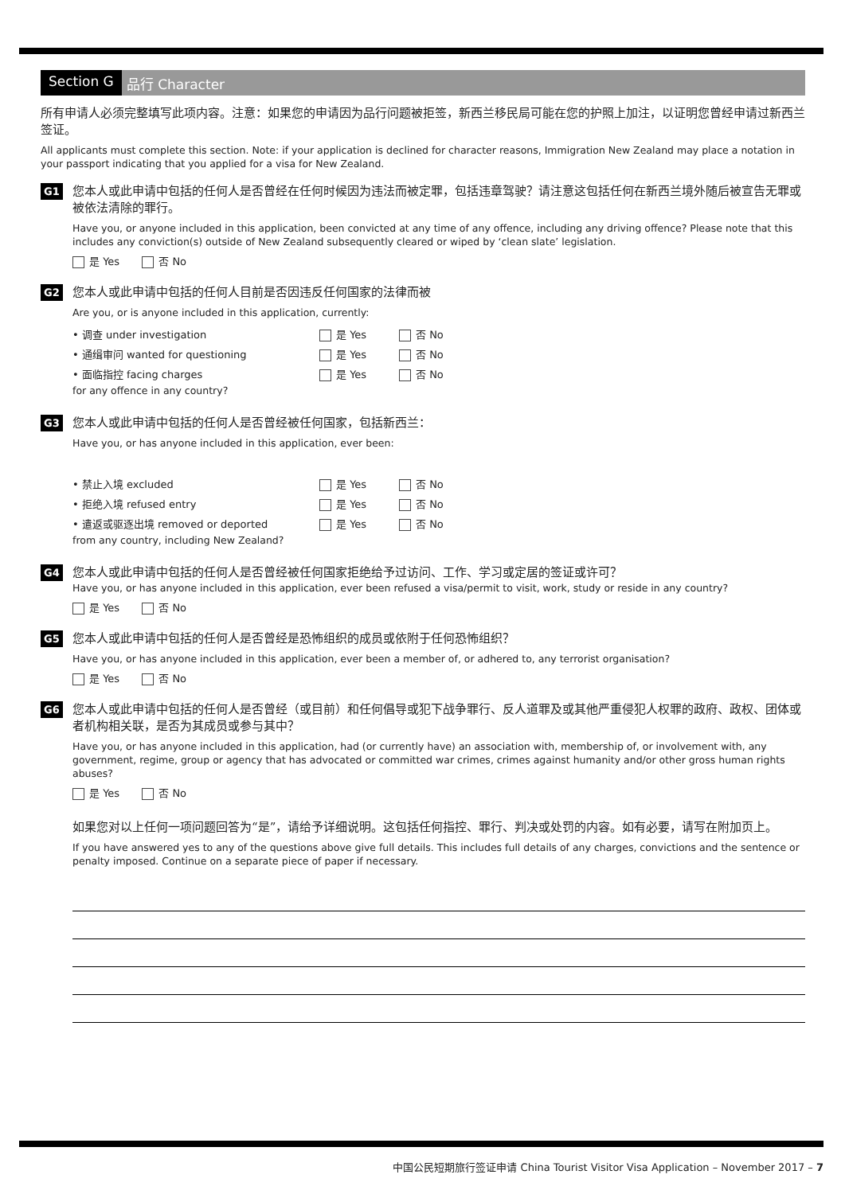Section G 品行 Character
所有申请人必须完整填写此项内容。注意：如果您的申请因为品行问题被拒签，新西兰移民局可能在您的护照上加注，以证明您曾经申请过新西兰签证。
All applicants must complete this section. Note: if your application is declined for character reasons, Immigration New Zealand may place a notation in your passport indicating that you applied for a visa for New Zealand.
G1
您本人或此申请中包括的任何人是否曾经在任何时候因为违法而被定罪，包括违章驾驶？请注意这包括任何在新西兰境外随后被宣告无罪或被依法清除的罪行。
Have you, or anyone included in this application, been convicted at any time of any offence, including any driving offence? Please note that this includes any conviction(s) outside of New Zealand subsequently cleared or wiped by ‘clean slate’ legislation.
是 Yes 否 No
G2
您本人或此申请中包括的任何人目前是否因违反任何国家的法律而被
Are you, or is anyone included in this application, currently:
| • 调查 under investigation | 是 Yes | 否 No |
| • 通缉审问 wanted for questioning | 是 Yes | 否 No |
| • 面临指控 facing charges | 是 Yes | 否 No |
for any offence in any country?
G3
您本人或此申请中包括的任何人是否曾经被任何国家，包括新西兰：
Have you, or has anyone included in this application, ever been:
| • 禁止入境 excluded | 是 Yes | 否 No |
| • 拒绝入境 refused entry | 是 Yes | 否 No |
| • 遣返或驱逐出境 removed or deported | 是 Yes | 否 No |
from any country, including New Zealand?
G4
您本人或此申请中包括的任何人是否曾经被任何国家拒绝给予过访问、工作、学习或定居的签证或许可？
Have you, or has anyone included in this application, ever been refused a visa/permit to visit, work, study or reside in any country?
是 Yes 否 No
G5
您本人或此申请中包括的任何人是否曾经是恐怖组织的成员或依附于任何恐怖组织？
Have you, or has anyone included in this application, ever been a member of, or adhered to, any terrorist organisation?
是 Yes 否 No
G6
您本人或此申请中包括的任何人是否曾经（或目前）和任何倡导或犯下战争罪行、反人道罪及或其他严重侵犯人权罪的政府、政权、团体或者机构相关联，是否为其成员或参与其中？
Have you, or has anyone included in this application, had (or currently have) an association with, membership of, or involvement with, any government, regime, group or agency that has advocated or committed war crimes, crimes against humanity and/or other gross human rights abuses?
是 Yes 否 No
如果您对以上任何一项问题回答为“是”，请给予详细说明。这包括任何指控、罪行、判决或处罚的内容。如有必要，请写在附加页上。
If you have answered yes to any of the questions above give full details. This includes full details of any charges, convictions and the sentence or penalty imposed. Continue on a separate piece of paper if necessary.
中国公民短期旅行签证申请 China Tourist Visitor Visa Application – November 2017 – 7